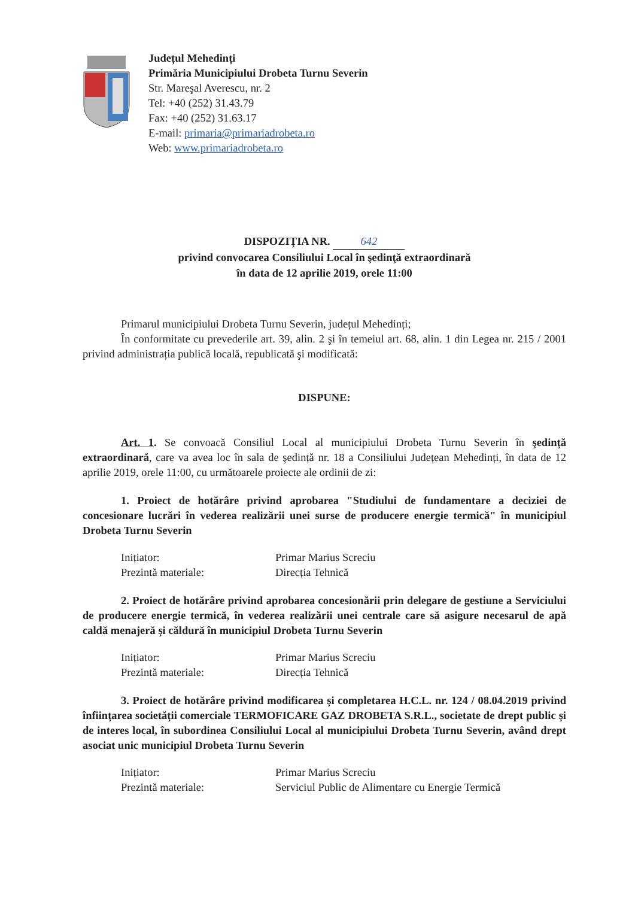Județul Mehedinți
Primăria Municipiului Drobeta Turnu Severin
Str. Mareşal Averescu, nr. 2
Tel: +40 (252) 31.43.79
Fax: +40 (252) 31.63.17
E-mail: primaria@primariadrobeta.ro
Web: www.primariadrobeta.ro
DISPOZIȚIA NR. 642
privind convocarea Consiliului Local în şedinţă extraordinară
în data de 12 aprilie 2019, orele 11:00
Primarul municipiului Drobeta Turnu Severin, județul Mehedinți;
În conformitate cu prevederile art. 39, alin. 2 şi în temeiul art. 68, alin. 1 din Legea nr. 215 / 2001 privind administrația publică locală, republicată şi modificată:
DISPUNE:
Art. 1. Se convoacă Consiliul Local al municipiului Drobeta Turnu Severin în şedință extraordinară, care va avea loc în sala de şedință nr. 18 a Consiliului Județean Mehedinți, în data de 12 aprilie 2019, orele 11:00, cu următoarele proiecte ale ordinii de zi:
1. Proiect de hotărâre privind aprobarea "Studiului de fundamentare a deciziei de concesionare lucrări în vederea realizării unei surse de producere energie termică" în municipiul Drobeta Turnu Severin
Inițiator: Primar Marius Screciu Prezintă materiale: Direcția Tehnică
2. Proiect de hotărâre privind aprobarea concesionării prin delegare de gestiune a Serviciului de producere energie termică, în vederea realizării unei centrale care să asigure necesarul de apă caldă menajeră și căldură în municipiul Drobeta Turnu Severin
Inițiator: Primar Marius Screciu Prezintă materiale: Direcția Tehnică
3. Proiect de hotărâre privind modificarea și completarea H.C.L. nr. 124 / 08.04.2019 privind înființarea societății comerciale TERMOFICARE GAZ DROBETA S.R.L., societate de drept public și de interes local, în subordinea Consiliului Local al municipiului Drobeta Turnu Severin, având drept asociat unic municipiul Drobeta Turnu Severin
Inițiator: Primar Marius Screciu Prezintă materiale: Serviciul Public de Alimentare cu Energie Termică